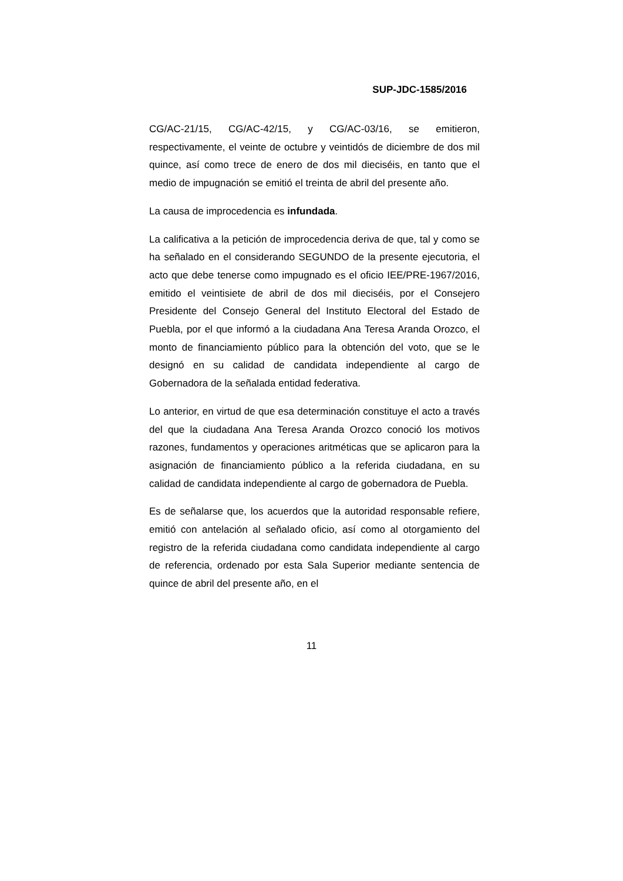SUP-JDC-1585/2016
CG/AC-21/15, CG/AC-42/15, y CG/AC-03/16, se emitieron, respectivamente, el veinte de octubre y veintidós de diciembre de dos mil quince, así como trece de enero de dos mil dieciséis, en tanto que el medio de impugnación se emitió el treinta de abril del presente año.
La causa de improcedencia es infundada.
La calificativa a la petición de improcedencia deriva de que, tal y como se ha señalado en el considerando SEGUNDO de la presente ejecutoria, el acto que debe tenerse como impugnado es el oficio IEE/PRE-1967/2016, emitido el veintisiete de abril de dos mil dieciséis, por el Consejero Presidente del Consejo General del Instituto Electoral del Estado de Puebla, por el que informó a la ciudadana Ana Teresa Aranda Orozco, el monto de financiamiento público para la obtención del voto, que se le designó en su calidad de candidata independiente al cargo de Gobernadora de la señalada entidad federativa.
Lo anterior, en virtud de que esa determinación constituye el acto a través del que la ciudadana Ana Teresa Aranda Orozco conoció los motivos razones, fundamentos y operaciones aritméticas que se aplicaron para la asignación de financiamiento público a la referida ciudadana, en su calidad de candidata independiente al cargo de gobernadora de Puebla.
Es de señalarse que, los acuerdos que la autoridad responsable refiere, emitió con antelación al señalado oficio, así como al otorgamiento del registro de la referida ciudadana como candidata independiente al cargo de referencia, ordenado por esta Sala Superior mediante sentencia de quince de abril del presente año, en el
11